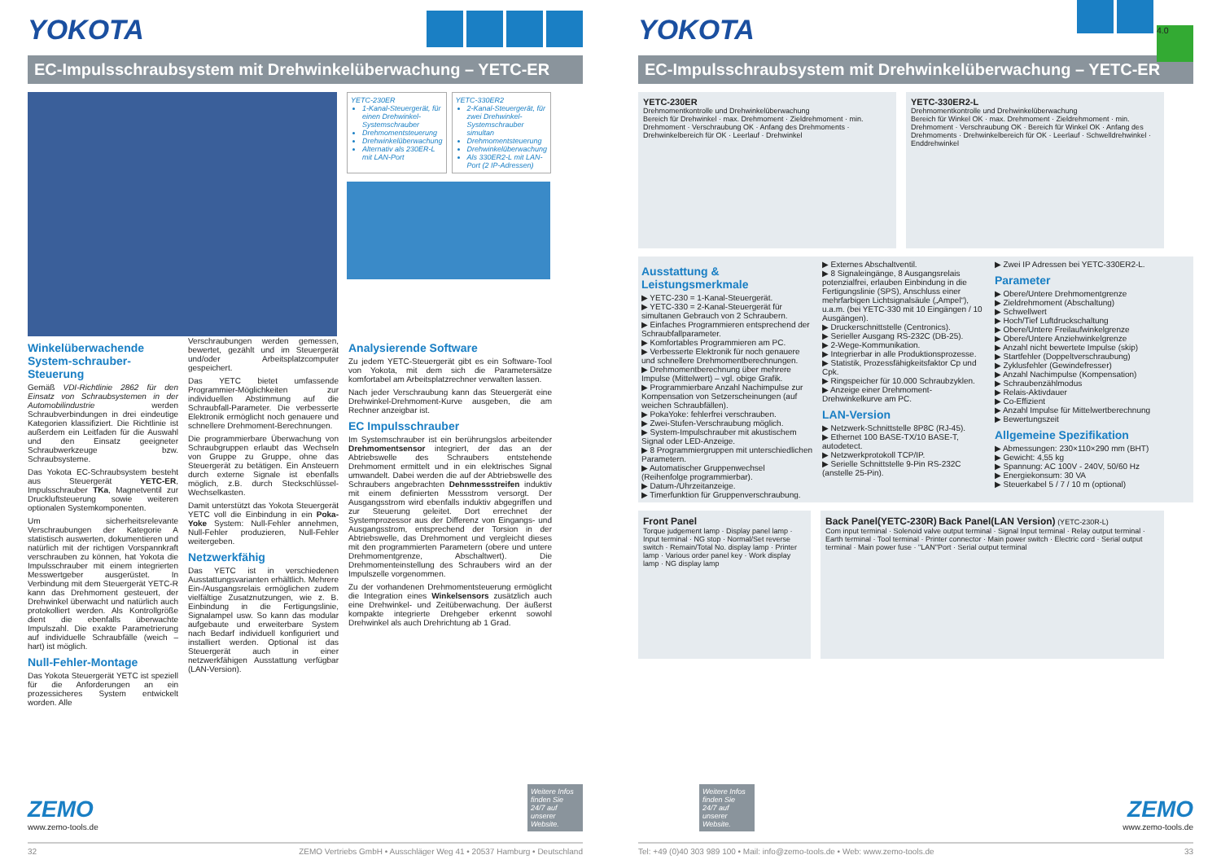YOKOTA
EC-Impulsschraubsystem mit Drehwinkelüberwachung – YETC-ER
YETC-230ER
1-Kanal-Steuergerät, für einen Drehwinkel-Systemschrauber
Drehmomentsteuerung
Drehwinkelüberwachung
Alternativ als 230ER-L mit LAN-Port
YETC-330ER2
2-Kanal-Steuergerät, für zwei Drehwinkel-Systemschrauber simultan
Drehmomentsteuerung
Drehwinkelüberwachung
Als 330ER2-L mit LAN-Port (2 IP-Adressen)
Winkelüberwachende System-schrauber-Steuerung
Gemäß VDI-Richtlinie 2862 für den Einsatz von Schraubsystemen in der Automobilindustrie werden Schraubverbindungen in drei eindeutige Kategorien klassifiziert. Die Richtlinie ist außerdem ein Leitfaden für die Auswahl und den Einsatz geeigneter Schraubwerkzeuge bzw. Schraubsysteme.
Das Yokota EC-Schraubsystem besteht aus Steuergerät YETC-ER, Impulsschrauber TKa, Magnetventil zur Druckluftsteuerung sowie weiteren optionalen Systemkomponenten.
Um sicherheitsrelevante Verschraubungen der Kategorie A statistisch auswerten, dokumentieren und natürlich mit der richtigen Vorspannkraft verschrauben zu können, hat Yokota die Impulsschrauber mit einem integrierten Messwertgeber ausgerüstet. In Verbindung mit dem Steuergerät YETC-R kann das Drehmoment gesteuert, der Drehwinkel überwacht und natürlich auch protokolliert werden. Als Kontrollgröße dient die ebenfalls überwachte Impulszahl. Die exakte Parametrierung auf individuelle Schraubfälle (weich – hart) ist möglich.
Null-Fehler-Montage
Das Yokota Steuergerät YETC ist speziell für die Anforderungen an ein prozessicheres System entwickelt worden. Alle
Verschraubungen werden gemessen, bewertet, gezählt und im Steuergerät und/oder Arbeitsplatzcomputer gespeichert.
Das YETC bietet umfassende Programmier-Möglichkeiten zur individuellen Abstimmung auf die Schraubfall-Parameter. Die verbesserte Elektronik ermöglicht noch genauere und schnellere Drehmoment-Berechnungen.
Die programmierbare Überwachung von Schraubgruppen erlaubt das Wechseln von Gruppe zu Gruppe, ohne das Steuergerät zu betätigen. Ein Ansteuern durch externe Signale ist ebenfalls möglich, z.B. durch Steckschlüssel-Wechselkasten.
Damit unterstützt das Yokota Steuergerät YETC voll die Einbindung in ein Poka-Yoke System: Null-Fehler annehmen, Null-Fehler produzieren, Null-Fehler weitergeben.
Netzwerkfähig
Das YETC ist in verschiedenen Ausstattungsvarianten erhältlich. Mehrere Ein-/Ausgangsrelais ermöglichen zudem vielfältige Zusatznutzungen, wie z. B. Einbindung in die Fertigungslinie, Signalampel usw. So kann das modular aufgebaute und erweiterbare System nach Bedarf individuell konfiguriert und installiert werden. Optional ist das Steuergerät auch in einer netzwerkfähigen Ausstattung verfügbar (LAN-Version).
Analysierende Software
Zu jedem YETC-Steuergerät gibt es ein Software-Tool von Yokota, mit dem sich die Parametersätze komfortabel am Arbeitsplatzrechner verwalten lassen.
Nach jeder Verschraubung kann das Steuergerät eine Drehwinkel-Drehmoment-Kurve ausgeben, die am Rechner anzeigbar ist.
EC Impulsschrauber
Im Systemschrauber ist ein berührungslos arbeitender Drehmomentsensor integriert, der das an der Abtriebswelle des Schraubers entstehende Drehmoment ermittelt und in ein elektrisches Signal umwandelt. Dabei werden die auf der Abtriebswelle des Schraubers angebrachten Dehnmessstreifen induktiv mit einem definierten Messstrom versorgt. Der Ausgangsstrom wird ebenfalls induktiv abgegriffen und zur Steuerung geleitet. Dort errechnet der Systemprozessor aus der Differenz von Eingangs- und Ausgangsstrom, entsprechend der Torsion in der Abtriebswelle, das Drehmoment und vergleicht dieses mit den programmierten Parametern (obere und untere Drehmomentgrenze, Abschaltwert). Die Drehmomenteinstellung des Schraubers wird an der Impulszelle vorgenommen.
Zu der vorhandenen Drehmomentsteuerung ermöglicht die Integration eines Winkelsensors zusätzlich auch eine Drehwinkel- und Zeitüberwachung. Der äußerst kompakte integrierte Drehgeber erkennt sowohl Drehwinkel als auch Drehrichtung ab 1 Grad.
ZEMO
www.zemo-tools.de
Weitere Infos finden Sie 24/7 auf unserer Website.
32 ZEMO Vertriebs GmbH • Ausschläger Weg 41 • 20537 Hamburg • Deutschland
YOKOTA 4.0
EC-Impulsschraubsystem mit Drehwinkelüberwachung – YETC-ER
YETC-230ER
Drehmomentkontrolle und Drehwinkelüberwachung
Bereich für Drehwinkel · max. Drehmoment · Zieldrehmoment · min. Drehmoment · Verschraubung OK · Anfang des Drehmoments · Drehwinkelbereich für OK · Leerlauf · Drehwinkel
YETC-330ER2-L
Drehmomentkontrolle und Drehwinkelüberwachung
Bereich für Winkel OK · max. Drehmoment · Zieldrehmoment · min. Drehmoment · Verschraubung OK · Bereich für Winkel OK · Anfang des Drehmoments · Drehwinkelbereich für OK · Leerlauf · Schwelldrehwinkel · Enddrehwinkel
Ausstattung & Leistungsmerkmale
▶ YETC-230 = 1-Kanal-Steuergerät.
▶ YETC-330 = 2-Kanal-Steuergerät für simultanen Gebrauch von 2 Schraubern.
▶ Einfaches Programmieren entsprechend der Schraubfallparameter.
▶ Komfortables Programmieren am PC.
▶ Verbesserte Elektronik für noch genauere und schnellere Drehmomentberechnungen.
▶ Drehmomentberechnung über mehrere Impulse (Mittelwert) – vgl. obige Grafik.
▶ Programmierbare Anzahl Nachimpulse zur Kompensation von Setzerscheinungen (auf weichen Schraubfällen).
▶ PokaYoke: fehlerfrei verschrauben.
▶ Zwei-Stufen-Verschraubung möglich.
▶ System-Impulschrauber mit akustischem Signal oder LED-Anzeige.
▶ 8 Programmiergruppen mit unterschiedlichen Parametern.
▶ Automatischer Gruppenwechsel (Reihenfolge programmierbar).
▶ Datum-/Uhrzeitanzeige.
▶ Timerfunktion für Gruppenverschraubung.
▶ Externes Abschaltventil.
▶ 8 Signaleingänge, 8 Ausgangsrelais potenzialfrei, erlauben Einbindung in die Fertigungslinie (SPS), Anschluss einer mehrfarbigen Lichtsignalsäule („Ampel“), u.a.m. (bei YETC-330 mit 10 Eingängen / 10 Ausgängen).
▶ Druckerschnittstelle (Centronics).
▶ Serieller Ausgang RS-232C (DB-25).
▶ 2-Wege-Kommunikation.
▶ Integrierbar in alle Produktionsprozesse.
▶ Statistik, Prozessfähigkeitsfaktor Cp und Cpk.
▶ Ringspeicher für 10.000 Schraubzyklen.
▶ Anzeige einer Drehmoment-Drehwinkelkurve am PC.
LAN-Version
▶ Netzwerk-Schnittstelle 8P8C (RJ-45).
▶ Ethernet 100 BASE-TX/10 BASE-T, autodetect.
▶ Netzwerkprotokoll TCP/IP.
▶ Serielle Schnittstelle 9-Pin RS-232C (anstelle 25-Pin).
▶ Zwei IP Adressen bei YETC-330ER2-L.
Parameter
▶ Obere/Untere Drehmomentgrenze
▶ Zieldrehmoment (Abschaltung)
▶ Schwellwert
▶ Hoch/Tief Luftdruckschaltung
▶ Obere/Untere Freilaufwinkelgrenze
▶ Obere/Untere Anziehwinkelgrenze
▶ Anzahl nicht bewertete Impulse (skip)
▶ Startfehler (Doppeltverschraubung)
▶ Zyklusfehler (Gewindefresser)
▶ Anzahl Nachimpulse (Kompensation)
▶ Schraubenzählmodus
▶ Relais-Aktivdauer
▶ Co-Effizient
▶ Anzahl Impulse für Mittelwertberechnung
▶ Bewertungszeit
Allgemeine Spezifikation
▶ Abmessungen: 230×110×290 mm (BHT)
▶ Gewicht: 4,55 kg
▶ Spannung: AC 100V - 240V, 50/60 Hz
▶ Energiekonsum: 30 VA
▶ Steuerkabel 5 / 7 / 10 m (optional)
Front Panel
Torque judgement lamp · Display panel lamp · Input terminal · NG stop · Normal/Set reverse switch · Remain/Total No. display lamp · Printer lamp · Various order panel key · Work display lamp · NG display lamp
Back Panel(YETC-230R) Back Panel(LAN Version) (YETC-230R-L)
Com input terminal · Solenoid valve output terminal · Signal Input terminal · Relay output terminal · Earth terminal · Tool terminal · Printer connector · Main power switch · Electric cord · Serial output terminal · Main power fuse · "LAN"Port · Serial output terminal
Weitere Infos finden Sie 24/7 auf unserer Website.
ZEMO
www.zemo-tools.de
Tel: +49 (0)40 303 989 100 • Mail: info@zemo-tools.de • Web: www.zemo-tools.de 33